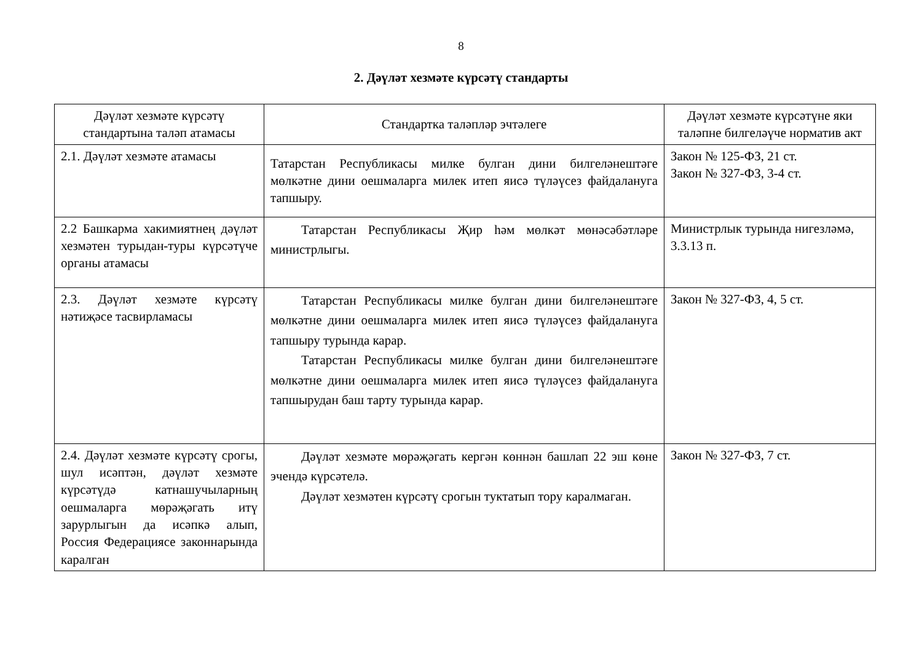8
2. Дәүләт хезмәте күрсәтү стандарты
| Дәүләт хезмәте күрсәтү стандартына таләп атамасы | Стандартка таләпләр эчтәлеге | Дәүләт хезмәте күрсәтүне яки таләпне билгеләүче норматив акт |
| --- | --- | --- |
| 2.1. Дәүләт хезмәте атамасы | Татарстан Республикасы милке булган дини билгеләнештәге мөлкәтне дини оешмаларга милек итеп яисә түләүсез файдалануга тапшыру. | Закон № 125-ФЗ, 21 ст. Закон № 327-ФЗ, 3-4 ст. |
| 2.2 Башкарма хакимиятнең дәүләт хезмәтен турыдан-туры күрсәтүче органы атамасы | Татарстан Республикасы Җир һәм мөлкәт мөнәсәбәтләре министрлыгы. | Министрлык турында нигезләмә, 3.3.13 п. |
| 2.3. Дәүләт хезмәте күрсәтү нәтиҗәсе тасвирламасы | Татарстан Республикасы милке булган дини билгеләнештәге мөлкәтне дини оешмаларга милек итеп яисә түләүсез файдалануга тапшыру турында карар. Татарстан Республикасы милке булган дини билгеләнештәге мөлкәтне дини оешмаларга милек итеп яисә түләүсез файдалануга тапшырудан баш тарту турында карар. | Закон № 327-ФЗ, 4, 5 ст. |
| 2.4. Дәүләт хезмәте күрсәтү срогы, шул исәптән, дәүләт хезмәте күрсәтүдә катнашучыларның оешмаларга мөрәҗәгать итү зарурлыгын да исәпкә алып, Россия Федерациясе законнарында каралган | Дәүләт хезмәте мөрәҗәгать кергән көннән башлап 22 эш көне эчендә күрсәтелә. Дәүләт хезмәтен күрсәтү срогын туктатып тору каралмаган. | Закон № 327-ФЗ, 7 ст. |